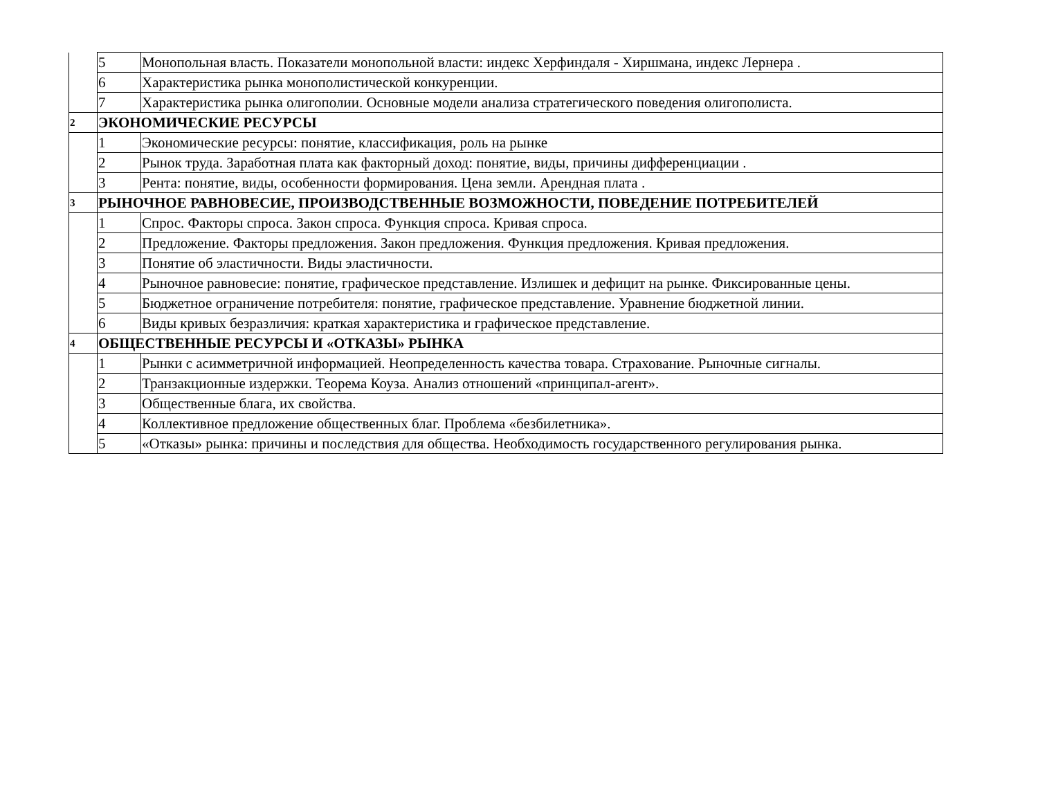| | 5 | Монопольная власть. Показатели монопольной власти: индекс Херфиндаля - Хиршмана, индекс Лернера . |
| | 6 | Характеристика рынка монополистической конкуренции. |
| | 7 | Характеристика рынка олигополии. Основные модели анализа стратегического поведения олигополиста. |
| 2 | ЭКОНОМИЧЕСКИЕ РЕСУРСЫ | |
| | 1 | Экономические ресурсы: понятие, классификация, роль на рынке |
| | 2 | Рынок труда. Заработная плата как факторный доход: понятие, виды, причины дифференциации . |
| | 3 | Рента: понятие, виды, особенности формирования. Цена земли. Арендная плата . |
| 3 | РЫНОЧНОЕ РАВНОВЕСИЕ, ПРОИЗВОДСТВЕННЫЕ ВОЗМОЖНОСТИ, ПОВЕДЕНИЕ ПОТРЕБИТЕЛЕЙ | |
| | 1 | Спрос. Факторы спроса. Закон спроса. Функция спроса. Кривая спроса. |
| | 2 | Предложение. Факторы предложения. Закон предложения. Функция предложения. Кривая предложения. |
| | 3 | Понятие об эластичности. Виды эластичности. |
| | 4 | Рыночное равновесие: понятие, графическое представление. Излишек и дефицит на рынке. Фиксированные цены. |
| | 5 | Бюджетное ограничение потребителя: понятие, графическое представление. Уравнение бюджетной линии. |
| | 6 | Виды кривых безразличия: краткая характеристика и графическое представление. |
| 4 | ОБЩЕСТВЕННЫЕ РЕСУРСЫ И «ОТКАЗЫ» РЫНКА | |
| | 1 | Рынки с асимметричной информацией. Неопределенность качества товара. Страхование. Рыночные сигналы. |
| | 2 | Транзакционные издержки. Теорема Коуза. Анализ отношений «принципал-агент». |
| | 3 | Общественные блага, их свойства. |
| | 4 | Коллективное предложение общественных благ. Проблема «безбилетника». |
| | 5 | «Отказы» рынка: причины и последствия для общества. Необходимость государственного регулирования рынка. |